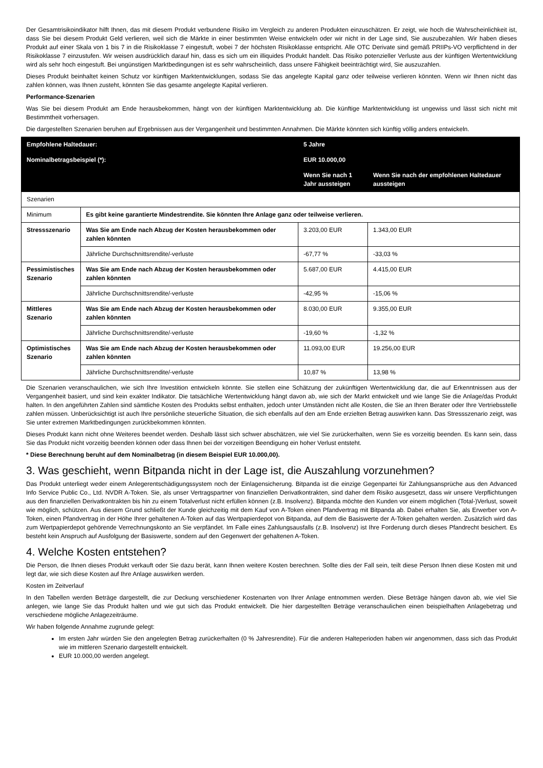Der Gesamtrisikoindikator hilft Ihnen, das mit diesem Produkt verbundene Risiko im Vergleich zu anderen Produkten einzuschätzen. Er zeigt, wie hoch die Wahrscheinlichkeit ist, dass Sie bei diesem Produkt Geld verlieren, weil sich die Märkte in einer bestimmten Weise entwickeln oder wir nicht in der Lage sind, Sie auszubezahlen. Wir haben dieses Produkt auf einer Skala von 1 bis 7 in die Risikoklasse 7 eingestuft, wobei 7 der höchsten Risikoklasse entspricht. Alle OTC Derivate sind gemäß PRIIPs-VO verpflichtend in der Risikoklasse 7 einzustufen. Wir weisen ausdrücklich darauf hin, dass es sich um ein illiquides Produkt handelt. Das Risiko potenzieller Verluste aus der künftigen Wertentwicklung wird als sehr hoch eingestuft. Bei ungünstigen Marktbedingungen ist es sehr wahrscheinlich, dass unsere Fähigkeit beeinträchtigt wird, Sie auszuzahlen.
Dieses Produkt beinhaltet keinen Schutz vor künftigen Marktentwicklungen, sodass Sie das angelegte Kapital ganz oder teilweise verlieren könnten. Wenn wir Ihnen nicht das zahlen können, was Ihnen zusteht, könnten Sie das gesamte angelegte Kapital verlieren.
Performance-Szenarien
Was Sie bei diesem Produkt am Ende herausbekommen, hängt von der künftigen Marktentwicklung ab. Die künftige Marktentwicklung ist ungewiss und lässt sich nicht mit Bestimmtheit vorhersagen.
Die dargestellten Szenarien beruhen auf Ergebnissen aus der Vergangenheit und bestimmten Annahmen. Die Märkte könnten sich künftig völlig anders entwickeln.
| Empfohlene Haltedauer: | | 5 Jahre | |
| Nominalbetragsbeispiel (*): | | EUR 10.000,00 | |
| | | Wenn Sie nach 1 Jahr aussteigen | Wenn Sie nach der empfohlenen Haltedauer aussteigen |
| Szenarien | | | |
| Minimum | Es gibt keine garantierte Mindestrendite. Sie könnten Ihre Anlage ganz oder teilweise verlieren. | | |
| Stressszenario | Was Sie am Ende nach Abzug der Kosten herausbekommen oder zahlen könnten | 3.203,00 EUR | 1.343,00 EUR |
| | Jährliche Durchschnittsrendite/-verluste | -67,77 % | -33,03 % |
| Pessimistisches Szenario | Was Sie am Ende nach Abzug der Kosten herausbekommen oder zahlen könnten | 5.687,00 EUR | 4.415,00 EUR |
| | Jährliche Durchschnittsrendite/-verluste | -42,95 % | -15,06 % |
| Mittleres Szenario | Was Sie am Ende nach Abzug der Kosten herausbekommen oder zahlen könnten | 8.030,00 EUR | 9.355,00 EUR |
| | Jährliche Durchschnittsrendite/-verluste | -19,60 % | -1,32 % |
| Optimistisches Szenario | Was Sie am Ende nach Abzug der Kosten herausbekommen oder zahlen könnten | 11.093,00 EUR | 19.256,00 EUR |
| | Jährliche Durchschnittsrendite/-verluste | 10,87 % | 13,98 % |
Die Szenarien veranschaulichen, wie sich Ihre Investition entwickeln könnte. Sie stellen eine Schätzung der zukünftigen Wertentwicklung dar, die auf Erkenntnissen aus der Vergangenheit basiert, und sind kein exakter Indikator. Die tatsächliche Wertentwicklung hängt davon ab, wie sich der Markt entwickelt und wie lange Sie die Anlage/das Produkt halten. In den angeführten Zahlen sind sämtliche Kosten des Produkts selbst enthalten, jedoch unter Umständen nicht alle Kosten, die Sie an Ihren Berater oder Ihre Vertriebsstelle zahlen müssen. Unberücksichtigt ist auch Ihre persönliche steuerliche Situation, die sich ebenfalls auf den am Ende erzielten Betrag auswirken kann. Das Stressszenario zeigt, was Sie unter extremen Marktbedingungen zurückbekommen könnten.
Dieses Produkt kann nicht ohne Weiteres beendet werden. Deshalb lässt sich schwer abschätzen, wie viel Sie zurückerhalten, wenn Sie es vorzeitig beenden. Es kann sein, dass Sie das Produkt nicht vorzeitig beenden können oder dass Ihnen bei der vorzeitigen Beendigung ein hoher Verlust entsteht.
* Diese Berechnung beruht auf dem Nominalbetrag (in diesem Beispiel EUR 10.000,00).
3. Was geschieht, wenn Bitpanda nicht in der Lage ist, die Auszahlung vorzunehmen?
Das Produkt unterliegt weder einem Anlegerentschädigungssystem noch der Einlagensicherung. Bitpanda ist die einzige Gegenpartei für Zahlungsansprüche aus den Advanced Info Service Public Co., Ltd. NVDR A-Token. Sie, als unser Vertragspartner von finanziellen Derivatkontrakten, sind daher dem Risiko ausgesetzt, dass wir unsere Verpflichtungen aus den finanziellen Derivatkontrakten bis hin zu einem Totalverlust nicht erfüllen können (z.B. Insolvenz). Bitpanda möchte den Kunden vor einem möglichen (Total-)Verlust, soweit wie möglich, schützen. Aus diesem Grund schließt der Kunde gleichzeitig mit dem Kauf von A-Token einen Pfandvertrag mit Bitpanda ab. Dabei erhalten Sie, als Erwerber von A-Token, einen Pfandvertrag in der Höhe Ihrer gehaltenen A-Token auf das Wertpapierdepot von Bitpanda, auf dem die Basiswerte der A-Token gehalten werden. Zusätzlich wird das zum Wertpapierdepot gehörende Verrechnungskonto an Sie verpfändet. Im Falle eines Zahlungsausfalls (z.B. Insolvenz) ist Ihre Forderung durch dieses Pfandrecht besichert. Es besteht kein Anspruch auf Ausfolgung der Basiswerte, sondern auf den Gegenwert der gehaltenen A-Token.
4. Welche Kosten entstehen?
Die Person, die Ihnen dieses Produkt verkauft oder Sie dazu berät, kann Ihnen weitere Kosten berechnen. Sollte dies der Fall sein, teilt diese Person Ihnen diese Kosten mit und legt dar, wie sich diese Kosten auf Ihre Anlage auswirken werden.
Kosten im Zeitverlauf
In den Tabellen werden Beträge dargestellt, die zur Deckung verschiedener Kostenarten von Ihrer Anlage entnommen werden. Diese Beträge hängen davon ab, wie viel Sie anlegen, wie lange Sie das Produkt halten und wie gut sich das Produkt entwickelt. Die hier dargestellten Beträge veranschaulichen einen beispielhaften Anlagebetrag und verschiedene mögliche Anlagezeiträume.
Wir haben folgende Annahme zugrunde gelegt:
Im ersten Jahr würden Sie den angelegten Betrag zurückerhalten (0 % Jahresrendite). Für die anderen Halteperioden haben wir angenommen, dass sich das Produkt wie im mittleren Szenario dargestellt entwickelt.
EUR 10.000,00 werden angelegt.